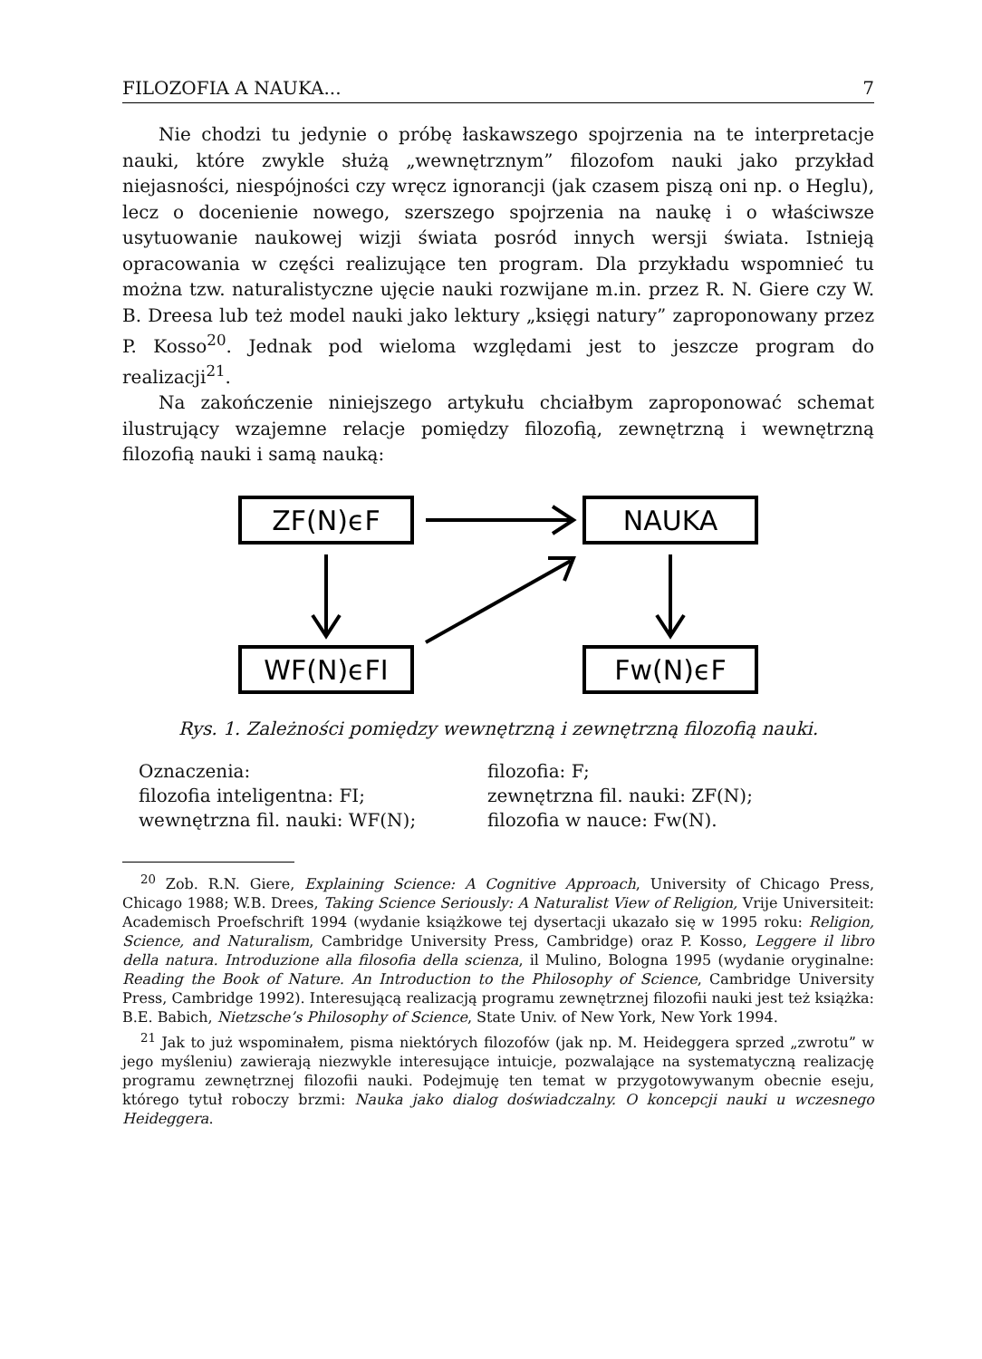FILOZOFIA A NAUKA... 7
Nie chodzi tu jedynie o próbę łaskawszego spojrzenia na te interpretacje nauki, które zwykle służą „wewnętrznym” filozofom nauki jako przykład niejasności, niespójności czy wręcz ignorancji (jak czasem piszą oni np. o Heglu), lecz o docenienie nowego, szerszego spojrzenia na naukę i o właściwsze usytuowanie naukowej wizji świata posród innych wersji świata. Istnieją opracowania w części realizujące ten program. Dla przykładu wspomnieć tu można tzw. naturalistyczne ujęcie nauki rozwijane m.in. przez R. N. Giere czy W. B. Dreesa lub też model nauki jako lektury „księgi natury” zaproponowany przez P. Kosso<sup>20</sup>. Jednak pod wieloma względami jest to jeszcze program do realizacji<sup>21</sup>.
Na zakończenie niniejszego artykułu chciałbym zaproponować schemat ilustrujący wzajemne relacje pomiędzy filozofią, zewnętrzną i wewnętrzną filozofią nauki i samą nauką:
ZF(N)ϵF
NAUKA
WF(N)ϵFI
Fw(N)ϵF
Rys. 1. Zależności pomiędzy wewnętrzną i zewnętrzną filozofią nauki.
Oznaczenia: filozofia: F; filozofia inteligentna: FI; zewnętrzna fil. nauki: ZF(N); wewnętrzna fil. nauki: WF(N); filozofia w nauce: Fw(N).
<sup>20</sup> Zob. R.N. Giere, Explaining Science: A Cognitive Approach, University of Chicago Press, Chicago 1988; W.B. Drees, Taking Science Seriously: A Naturalist View of Religion, Vrije Universiteit: Academisch Proefschrift 1994 (wydanie książkowe tej dysertacji ukazało się w 1995 roku: Religion, Science, and Naturalism, Cambridge University Press, Cambridge) oraz P. Kosso, Leggere il libro della natura. Introduzione alla filosofia della scienza, il Mulino, Bologna 1995 (wydanie oryginalne: Reading the Book of Nature. An Introduction to the Philosophy of Science, Cambridge University Press, Cambridge 1992). Interesującą realizacją programu zewnętrznej filozofii nauki jest też książka: B.E. Babich, Nietzsche’s Philosophy of Science, State Univ. of New York, New York 1994.
<sup>21</sup> Jak to już wspominałem, pisma niektórych filozofów (jak np. M. Heideggera sprzed „zwrotu” w jego myśleniu) zawierają niezwykle interesujące intuicje, pozwalające na systematyczną realizację programu zewnętrznej filozofii nauki. Podejmuję ten temat w przygotowywanym obecnie eseju, którego tytuł roboczy brzmi: Nauka jako dialog doświadczalny. O koncepcji nauki u wczesnego Heideggera.